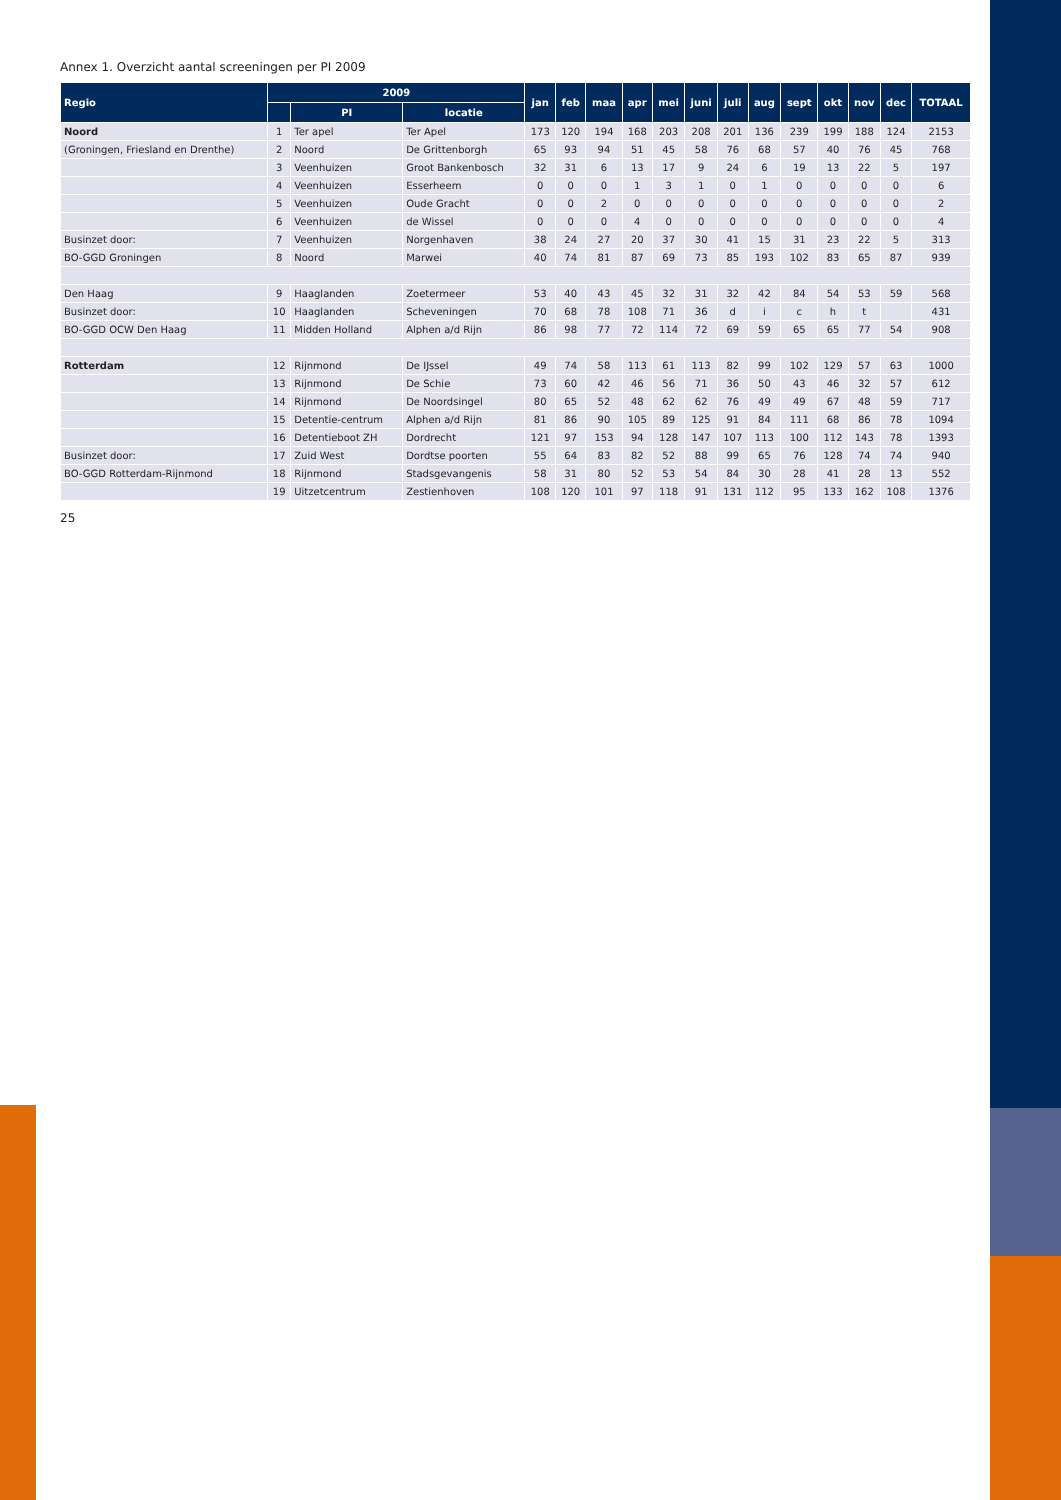Annex 1. Overzicht aantal screeningen per PI 2009
| Regio | 2009 | | | jan | feb | maa | apr | mei | juni | juli | aug | sept | okt | nov | dec | TOTAAL |
| --- | --- | --- | --- | --- | --- | --- | --- | --- | --- | --- | --- | --- | --- | --- | --- | --- |
| | | PI | locatie | | | | | | | | | | | | | |
| Noord | 1 | Ter apel | Ter Apel | 173 | 120 | 194 | 168 | 203 | 208 | 201 | 136 | 239 | 199 | 188 | 124 | 2153 |
| (Groningen, Friesland en Drenthe) | 2 | Noord | De Grittenborgh | 65 | 93 | 94 | 51 | 45 | 58 | 76 | 68 | 57 | 40 | 76 | 45 | 768 |
| | 3 | Veenhuizen | Groot Bankenbosch | 32 | 31 | 6 | 13 | 17 | 9 | 24 | 6 | 19 | 13 | 22 | 5 | 197 |
| | 4 | Veenhuizen | Esserheem | 0 | 0 | 0 | 1 | 3 | 1 | 0 | 1 | 0 | 0 | 0 | 0 | 6 |
| | 5 | Veenhuizen | Oude Gracht | 0 | 0 | 2 | 0 | 0 | 0 | 0 | 0 | 0 | 0 | 0 | 0 | 2 |
| | 6 | Veenhuizen | de Wissel | 0 | 0 | 0 | 4 | 0 | 0 | 0 | 0 | 0 | 0 | 0 | 0 | 4 |
| Businzet door: | 7 | Veenhuizen | Norgenhaven | 38 | 24 | 27 | 20 | 37 | 30 | 41 | 15 | 31 | 23 | 22 | 5 | 313 |
| BO-GGD Groningen | 8 | Noord | Marwei | 40 | 74 | 81 | 87 | 69 | 73 | 85 | 193 | 102 | 83 | 65 | 87 | 939 |
| Den Haag | 9 | Haaglanden | Zoetermeer | 53 | 40 | 43 | 45 | 32 | 31 | 32 | 42 | 84 | 54 | 53 | 59 | 568 |
| Businzet door: | 10 | Haaglanden | Scheveningen | 70 | 68 | 78 | 108 | 71 | 36 | d | i | c | h | t | | 431 |
| BO-GGD OCW Den Haag | 11 | Midden Holland | Alphen a/d Rijn | 86 | 98 | 77 | 72 | 114 | 72 | 69 | 59 | 65 | 65 | 77 | 54 | 908 |
| Rotterdam | 12 | Rijnmond | De IJssel | 49 | 74 | 58 | 113 | 61 | 113 | 82 | 99 | 102 | 129 | 57 | 63 | 1000 |
| | 13 | Rijnmond | De Schie | 73 | 60 | 42 | 46 | 56 | 71 | 36 | 50 | 43 | 46 | 32 | 57 | 612 |
| | 14 | Rijnmond | De Noordsingel | 80 | 65 | 52 | 48 | 62 | 62 | 76 | 49 | 49 | 67 | 48 | 59 | 717 |
| | 15 | Detentie-centrum | Alphen a/d Rijn | 81 | 86 | 90 | 105 | 89 | 125 | 91 | 84 | 111 | 68 | 86 | 78 | 1094 |
| | 16 | Detentieboot ZH | Dordrecht | 121 | 97 | 153 | 94 | 128 | 147 | 107 | 113 | 100 | 112 | 143 | 78 | 1393 |
| Businzet door: | 17 | Zuid West | Dordtse poorten | 55 | 64 | 83 | 82 | 52 | 88 | 99 | 65 | 76 | 128 | 74 | 74 | 940 |
| BO-GGD Rotterdam-Rijnmond | 18 | Rijnmond | Stadsgevangenis | 58 | 31 | 80 | 52 | 53 | 54 | 84 | 30 | 28 | 41 | 28 | 13 | 552 |
| | 19 | Uitzetcentrum | Zestienhoven | 108 | 120 | 101 | 97 | 118 | 91 | 131 | 112 | 95 | 133 | 162 | 108 | 1376 |
25